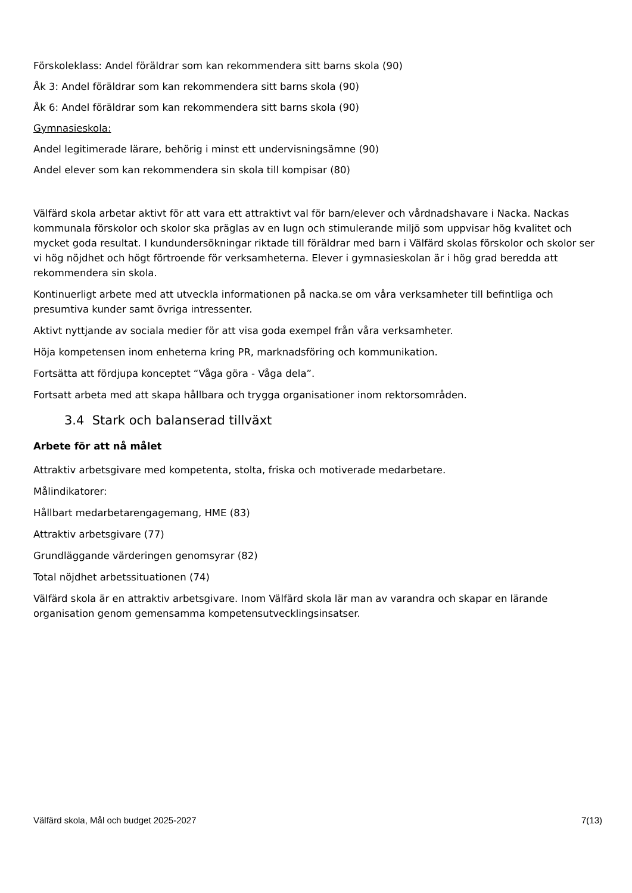Förskoleklass: Andel föräldrar som kan rekommendera sitt barns skola (90)
Åk 3: Andel föräldrar som kan rekommendera sitt barns skola (90)
Åk 6: Andel föräldrar som kan rekommendera sitt barns skola (90)
Gymnasieskola:
Andel legitimerade lärare, behörig i minst ett undervisningsämne (90)
Andel elever som kan rekommendera sin skola till kompisar (80)
Välfärd skola arbetar aktivt för att vara ett attraktivt val för barn/elever och vårdnadshavare i Nacka. Nackas kommunala förskolor och skolor ska präglas av en lugn och stimulerande miljö som uppvisar hög kvalitet och mycket goda resultat. I kundundersökningar riktade till föräldrar med barn i Välfärd skolas förskolor och skolor ser vi hög nöjdhet och högt förtroende för verksamheterna. Elever i gymnasieskolan är i hög grad beredda att rekommendera sin skola.
Kontinuerligt arbete med att utveckla informationen på nacka.se om våra verksamheter till befintliga och presumtiva kunder samt övriga intressenter.
Aktivt nyttjande av sociala medier för att visa goda exempel från våra verksamheter.
Höja kompetensen inom enheterna kring PR, marknadsföring och kommunikation.
Fortsätta att fördjupa konceptet “Våga göra - Våga dela”.
Fortsatt arbeta med att skapa hållbara och trygga organisationer inom rektorsområden.
3.4 Stark och balanserad tillväxt
Arbete för att nå målet
Attraktiv arbetsgivare med kompetenta, stolta, friska och motiverade medarbetare.
Målindikatorer:
Hållbart medarbetarengagemang, HME (83)
Attraktiv arbetsgivare (77)
Grundläggande värderingen genomsyrar (82)
Total nöjdhet arbetssituationen (74)
Välfärd skola är en attraktiv arbetsgivare. Inom Välfärd skola lär man av varandra och skapar en lärande organisation genom gemensamma kompetensutvecklingsinsatser.
Välfärd skola, Mål och budget 2025-2027 7(13)